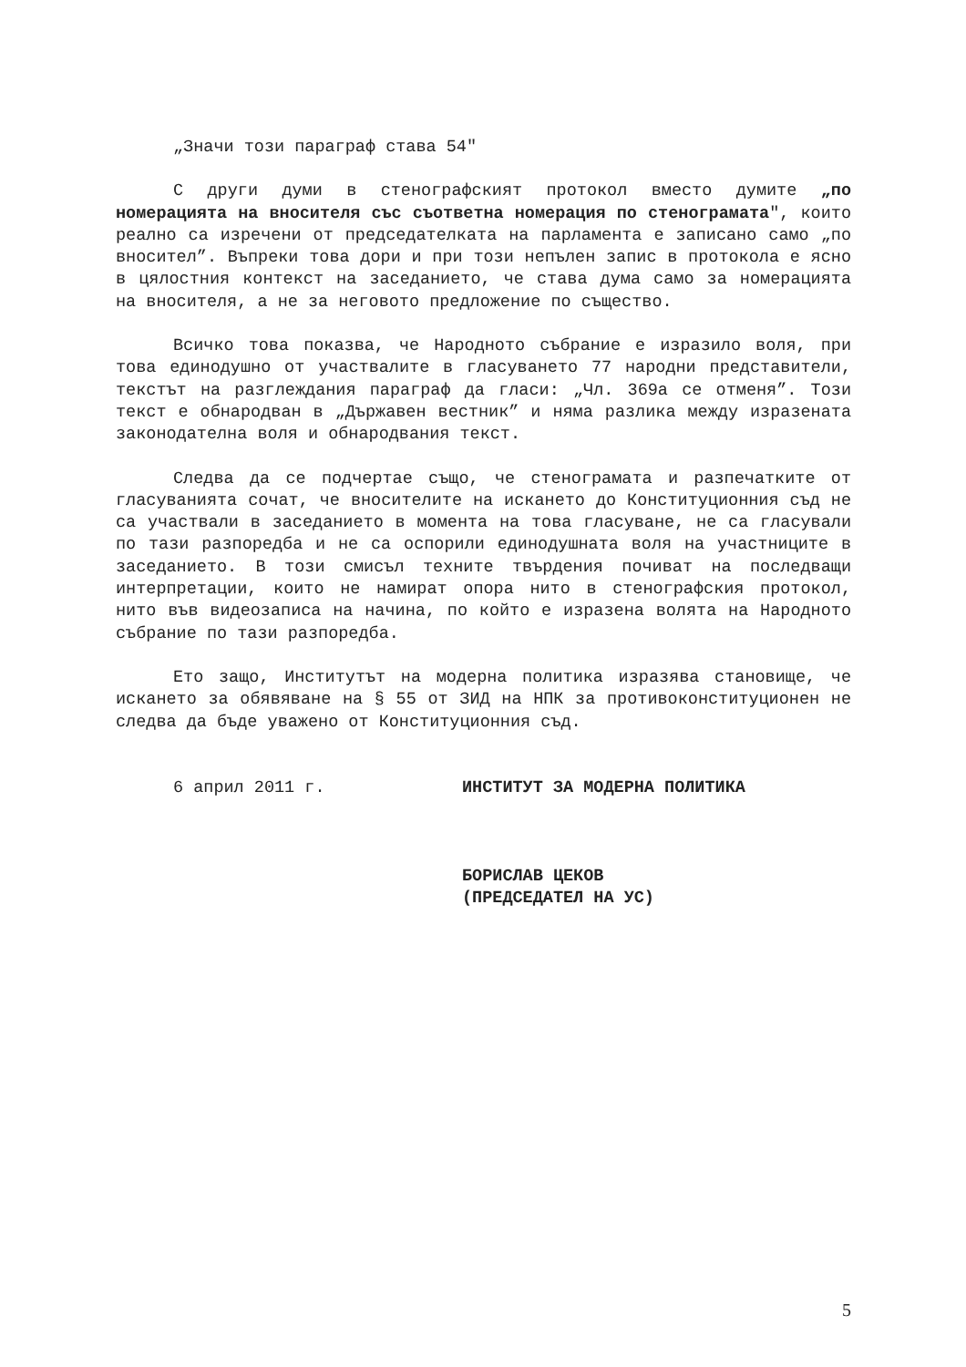„Значи този параграф става 54"
С други думи в стенографският протокол вместо думите „по номерацията на вносителя със съответна номерация по стенограмата", които реално са изречени от председателката на парламента е записано само „по вносител”. Въпреки това дори и при този непълен запис в протокола е ясно в цялостния контекст на заседанието, че става дума само за номерацията на вносителя, а не за неговото предложение по същество.
Всичко това показва, че Народното събрание е изразило воля, при това единодушно от участвалите в гласуването 77 народни представители, текстът на разглеждания параграф да гласи: „Чл. 369а се отменя”. Този текст е обнародван в „Държавен вестник” и няма разлика между изразената законодателна воля и обнародвания текст.
Следва да се подчертае също, че стенограмата и разпечатките от гласуванията сочат, че вносителите на искането до Конституционния съд не са участвали в заседанието в момента на това гласуване, не са гласували по тази разпоредба и не са оспорили единодушната воля на участниците в заседанието. В този смисъл техните твърдения почиват на последващи интерпретации, които не намират опора нито в стенографския протокол, нито във видеозаписа на начина, по който е изразена волята на Народното събрание по тази разпоредба.
Ето защо, Институтът на модерна политика изразява становище, че искането за обявяване на § 55 от ЗИД на НПК за противоконституционен не следва да бъде уважено от Конституционния съд.
6 април 2011 г. ИНСТИТУТ ЗА МОДЕРНА ПОЛИТИКА
БОРИСЛАВ ЦЕКОВ
(ПРЕДСЕДАТЕЛ НА УС)
5